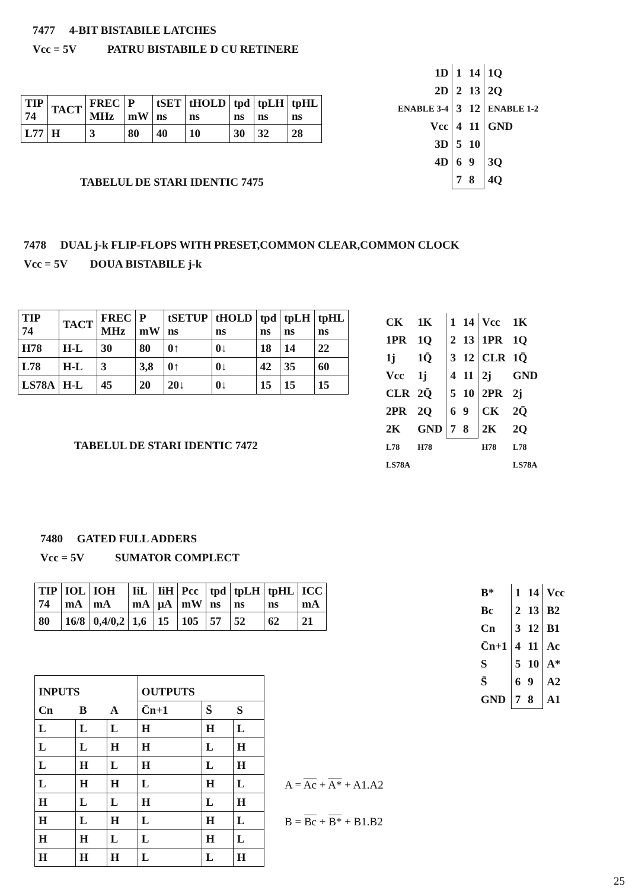7477 4-BIT BISTABILE LATCHES
Vcc = 5V PATRU BISTABILE D CU RETINERE
| TIP 74 | TACT | FREC MHz | P mW | tSET ns | tHOLD ns | tpd ns | tpLH ns | tpHL ns |
| L77 | H | 3 | 80 | 40 | 10 | 30 | 32 | 28 |
TABELUL DE STARI IDENTIC 7475
| 1D | 1 | 14 | 1Q |
| 2D | 2 | 13 | 2Q |
| ENABLE 3-4 | 3 | 12 | ENABLE 1-2 |
| Vcc | 4 | 11 | GND |
| 3D | 5 | 10 | |
| 4D | 6 | 9 | 3Q |
| | 7 | 8 | 4Q |
7478 DUAL j-k FLIP-FLOPS WITH PRESET,COMMON CLEAR,COMMON CLOCK
Vcc = 5V DOUA BISTABILE j-k
| TIP 74 | TACT | FREC MHz | P mW | tSETUP ns | tHOLD ns | tpd ns | tpLH ns | tpHL ns |
| H78 | H-L | 30 | 80 | 0↑ | 0↓ | 18 | 14 | 22 |
| L78 | H-L | 3 | 3,8 | 0↑ | 0↓ | 42 | 35 | 60 |
| LS78A | H-L | 45 | 20 | 20↓ | 0↓ | 15 | 15 | 15 |
TABELUL DE STARI IDENTIC 7472
| CK | 1K | 1 | 14 | Vcc | 1K |
| 1PR | 1Q | 2 | 13 | 1PR | 1Q |
| 1j | 1Q̄ | 3 | 12 | CLR | 1Q̄ |
| Vcc | 1j | 4 | 11 | 2j | GND |
| CLR | 2Q̄ | 5 | 10 | 2PR | 2j |
| 2PR | 2Q | 6 | 9 | CK | 2Q̄ |
| 2K | GND | 7 | 8 | 2K | 2Q |
| L78 | H78 | | | H78 | L78 |
| LS78A | | | | | LS78A |
7480 GATED FULL ADDERS
Vcc = 5V SUMATOR COMPLECT
| TIP 74 | IOL mA | IOH mA | IiL mA | IiH µA | Pcc mW | tpd ns | tpLH ns | tpHL ns | ICC mA |
| 80 | 16/8 | 0,4/0,2 | 1,6 | 15 | 105 | 57 | 52 | 62 | 21 |
| INPUTS | | | OUTPUTS | | |
| Cn | B | A | C̄n+1 | S̄ | S |
| L | L | L | H | H | L |
| L | L | H | H | L | H |
| L | H | L | H | L | H |
| L | H | H | L | H | L |
| H | L | L | H | L | H |
| H | L | H | L | H | L |
| H | H | L | L | H | L |
| H | H | H | L | L | H |
A = Ac + A* + A1.A2
B = Bc + B* + B1.B2
| B* | 1 | 14 | Vcc |
| Bc | 2 | 13 | B2 |
| Cn | 3 | 12 | B1 |
| C̄n+1 | 4 | 11 | Ac |
| S | 5 | 10 | A* |
| S̄ | 6 | 9 | A2 |
| GND | 7 | 8 | A1 |
25